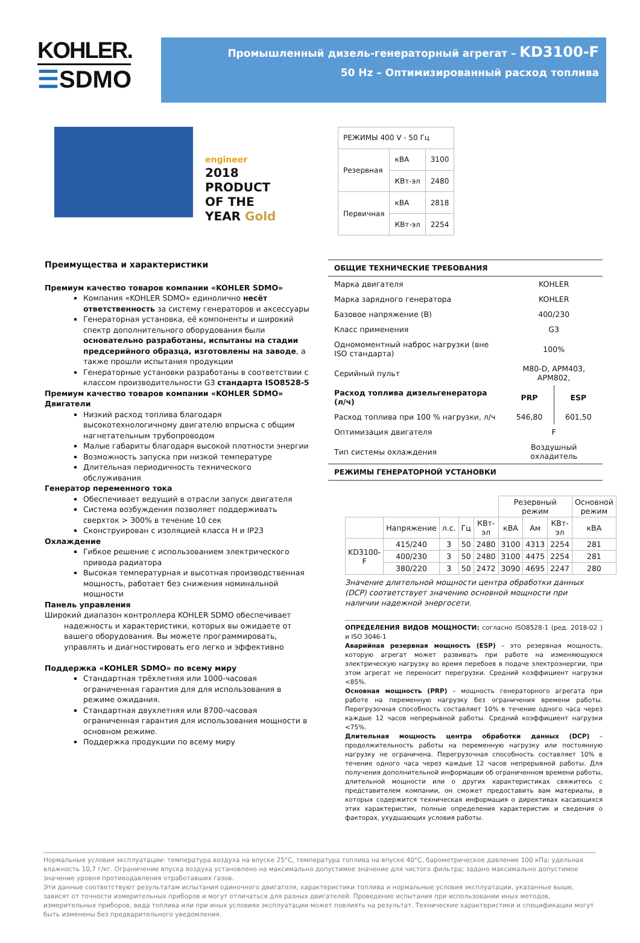KOHLER.
☰SDMO
Промышленный дизель-генераторный агрегат – KD3100-F
50 Hz – Оптимизированный расход топлива
engineer
2018 PRODUCT OF THE YEAR Gold
| РЕЖИМЫ 400 V - 50 Гц | | |
| Резервная | кВА | 3100 |
| | КВт-эл | 2480 |
| Первичная | кВА | 2818 |
| | КВт-эл | 2254 |
Преимущества и характеристики
Премиум качество товаров компании «KOHLER SDMO»
Компания «KOHLER SDMO» единолично несёт ответственность за систему генераторов и аксессуары
Генераторная установка, её компоненты и широкий спектр дополнительного оборудования были основательно разработаны, испытаны на стадии предсерийного образца, изготовлены на заводе, а также прошли испытания продукции
Генераторные установки разработаны в соответствии с классом производительности G3 стандарта ISO8528-5
Премиум качество товаров компании «KOHLER SDMO»
Двигатели
Низкий расход топлива благодаря высокотехнологичному двигателю впрыска с общим нагнетательным трубопроводом
Малые габариты благодаря высокой плотности энергии
Возможность запуска при низкой температуре
Длительная периодичность технического обслуживания
Генератор переменного тока
Обеспечивает ведущий в отрасли запуск двигателя
Система возбуждения позволяет поддерживать сверхток > 300% в течение 10 сек
Сконструирован с изоляцией класса H и IP23
Охлаждение
Гибкое решение с использованием электрического привода радиатора
Высокая температурная и высотная производственная мощность, работает без снижения номинальной мощности
Панель управления
Широкий диапазон контроллера KOHLER SDMO обеспечивает
надежность и характеристики, которых вы ожидаете от вашего оборудования. Вы можете программировать, управлять и диагностировать его легко и эффективно
Поддержка «KOHLER SDMO» по всему миру
Стандартная трёхлетняя или 1000-часовая ограниченная гарантия для для использования в режиме ожидания.
Стандартная двухлетняя или 8700-часовая ограниченная гарантия для использования мощности в основном режиме.
Поддержка продукции по всему миру
ОБЩИЕ ТЕХНИЧЕСКИЕ ТРЕБОВАНИЯ
| Марка двигателя | KOHLER | |
| Марка зарядного генератора | KOHLER | |
| Базовое напряжение (В) | 400/230 | |
| Класс применения | G3 | |
| Одномоментный наброс нагрузки (вне ISO стандарта) | 100% | |
| Серийный пульт | M80-D, APM403, APM802, | |
| Расход топлива дизельгенератора (л/ч) | PRP | ESP |
| Расход топлива при 100 % нагрузки, л/ч | 546,80 | 601,50 |
| Оптимизация двигателя | F | |
| Тип системы охлаждения | Воздушный охладитель | |
РЕЖИМЫ ГЕНЕРАТОРНОЙ УСТАНОВКИ
| | | | | | Резервный режим | | | Основной режим |
| --- | --- | --- | --- | --- | --- | --- | --- | --- |
| | Напряжение | л.с. | Гц | КВт-эл | кВА | Ам | КВт-эл | кВА |
| KD3100-F | 415/240 | 3 | 50 | 2480 | 3100 | 4313 | 2254 | 281 |
| | 400/230 | 3 | 50 | 2480 | 3100 | 4475 | 2254 | 281 |
| | 380/220 | 3 | 50 | 2472 | 3090 | 4695 | 2247 | 280 |
Значение длительной мощности центра обработки данных (DCP) соответствует значению основной мощности при наличии надежной энергосети.
ОПРЕДЕЛЕНИЯ ВИДОВ МОЩНОСТИ: согласно ISO8528-1 (ред. 2018-02 ) и ISO 3046-1
Аварийная резервная мощность (ESP) – это резервная мощность, которую агрегат может развивать при работе на изменяющуюся электрическую нагрузку во время перебоев в подаче электроэнергии, при этом агрегат не переносит перегрузки. Средний коэффициент нагрузки <85%.
Основная мощность (PRP) – мощность генераторного агрегата при работе на переменную нагрузку без ограничения времени работы. Перегрузочная способность составляет 10% в течение одного часа через каждые 12 часов непрерывной работы. Средний коэффициент нагрузки <75%.
Длительная мощность центра обработки данных (DCP) – продолжительность работы на переменную нагрузку или постоянную нагрузку не ограничена. Перегрузочная способность составляет 10% в течение одного часа через каждые 12 часов непрерывной работы. Для получения дополнительной информации об ограниченном времени работы, длительной мощности или о других характеристиках свяжитесь с представителем компании, он сможет предоставить вам материалы, в которых содержится техническая информация о директивах касающихся этих характеристик, полные определения характеристик и сведения о факторах, ухудшающих условия работы.
Нормальные условия эксплуатации: температура воздуха на впуске 25°C, температура топлива на впуске 40°C, барометрическое давление 100 кПа; удельная влажность 10,7 г/кг. Ограничение впуска воздуха установлено на максимально допустимое значение для чистого фильтра; задано максимально допустимое значение уровня противодавления отработавших газов.
Эти данные соответствуют результатам испытания одиночного двигателя, характеристики топлива и нормальные условия эксплуатации, указанные выше, зависят от точности измерительных приборов и могут отличаться для разных двигателей. Проведение испытания при использовании иных методов, измерительных приборов, вида топлива или при иных условиях эксплуатации может повлиять на результат. Технические характеристики и спецификации могут быть изменены без предварительного уведомления.